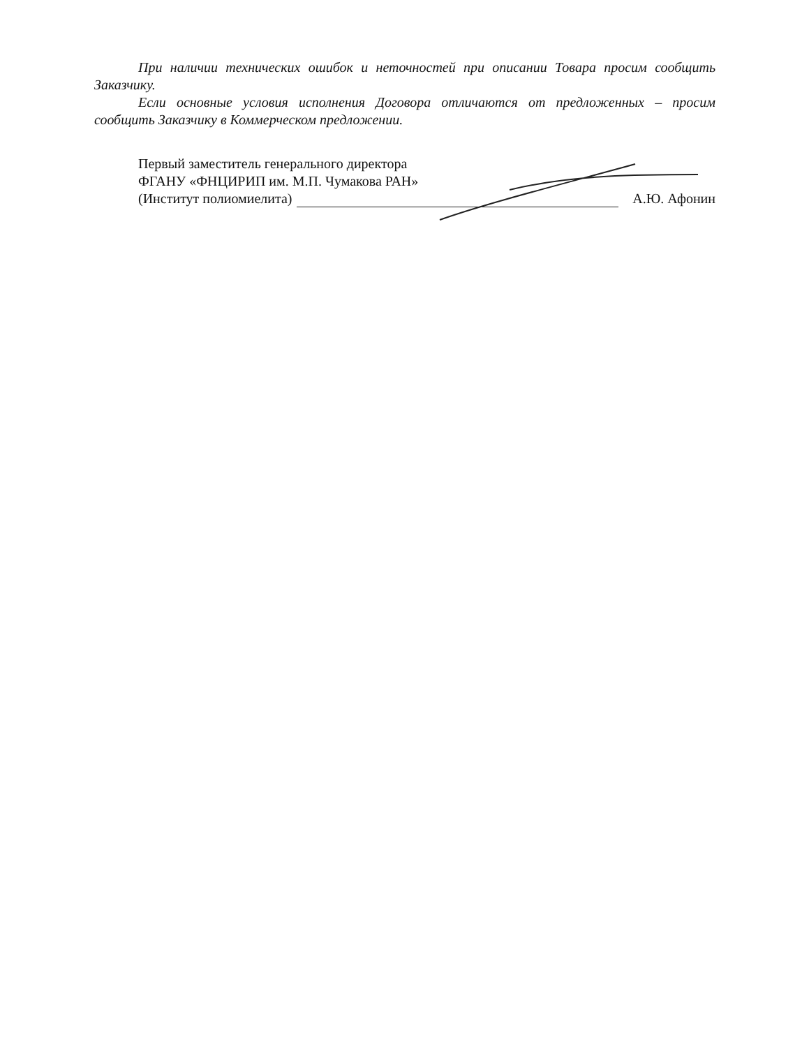При наличии технических ошибок и неточностей при описании Товара просим сообщить Заказчику.
Если основные условия исполнения Договора отличаются от предложенных – просим сообщить Заказчику в Коммерческом предложении.
Первый заместитель генерального директора
ФГАНУ «ФНЦИРИП им. М.П. Чумакова РАН»
(Институт полиомиелита) А.Ю. Афонин